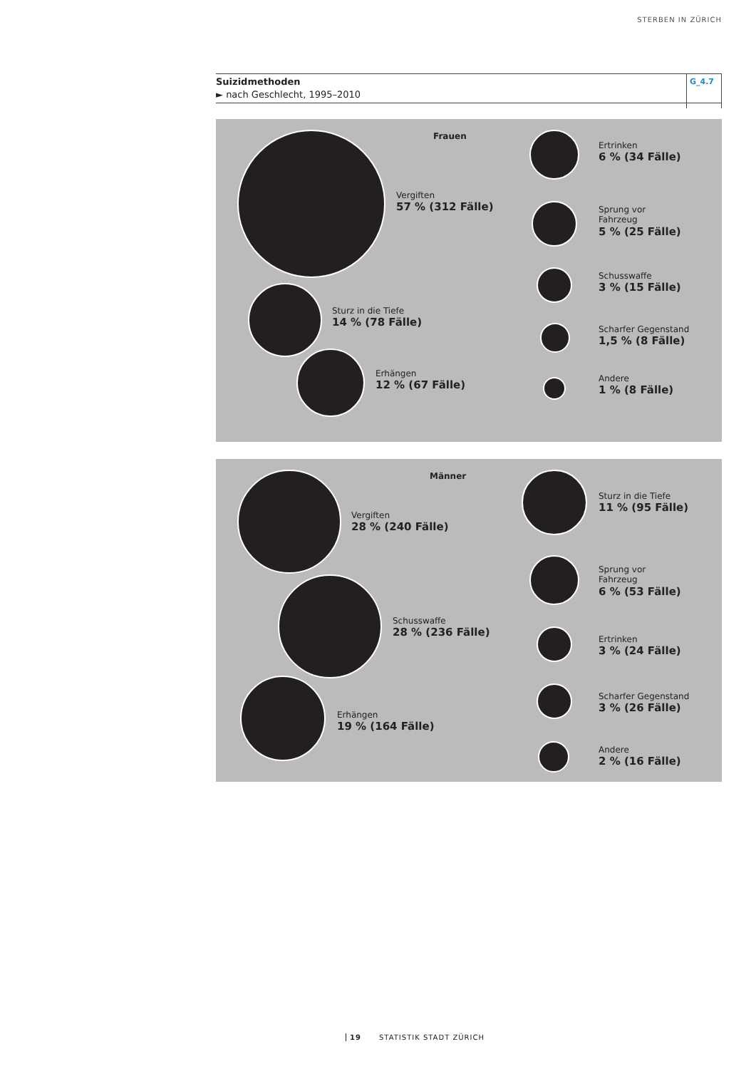STERBEN IN ZÜRICH
Suizidmethoden
► nach Geschlecht, 1995–2010
G_4.7
Frauen
Vergiften
57 % (312 Fälle)
Sturz in die Tiefe
14 % (78 Fälle)
Erhängen
12 % (67 Fälle)
Ertrinken
6 % (34 Fälle)
Sprung vor
Fahrzeug
5 % (25 Fälle)
Schusswaffe
3 % (15 Fälle)
Scharfer Gegenstand
1,5 % (8 Fälle)
Andere
1 % (8 Fälle)
Männer
Vergiften
28 % (240 Fälle)
Schusswaffe
28 % (236 Fälle)
Erhängen
19 % (164 Fälle)
Sturz in die Tiefe
11 % (95 Fälle)
Sprung vor
Fahrzeug
6 % (53 Fälle)
Ertrinken
3 % (24 Fälle)
Scharfer Gegenstand
3 % (26 Fälle)
Andere
2 % (16 Fälle)
19 STATISTIK STADT ZÜRICH